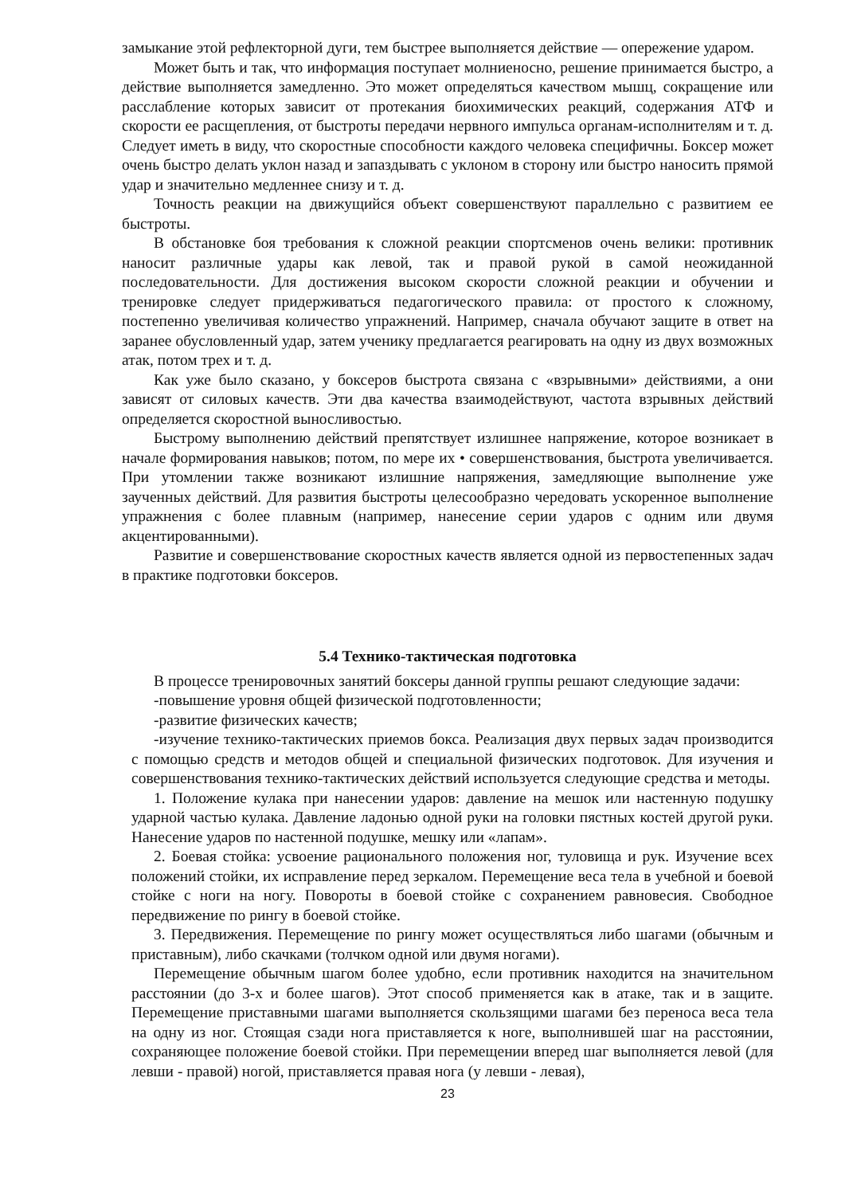замыкание этой рефлекторной дуги, тем быстрее выполняется действие — опережение ударом.
Может быть и так, что информация поступает молниеносно, решение принимается быстро, а действие выполняется замедленно. Это может определяться качеством мышц, сокращение или расслабление которых зависит от протекания биохимических реакций, содержания АТФ и скорости ее расщепления, от быстроты передачи нервного импульса органам-исполнителям и т. д. Следует иметь в виду, что скоростные способности каждого человека специфичны. Боксер может очень быстро делать уклон назад и запаздывать с уклоном в сторону или быстро наносить прямой удар и значительно медленнее снизу и т. д.
Точность реакции на движущийся объект совершенствуют параллельно с развитием ее быстроты.
В обстановке боя требования к сложной реакции спортсменов очень велики: противник наносит различные удары как левой, так и правой рукой в самой неожиданной последовательности. Для достижения высоком скорости сложной реакции и обучении и тренировке следует придерживаться педагогического правила: от простого к сложному, постепенно увеличивая количество упражнений. Например, сначала обучают защите в ответ на заранее обусловленный удар, затем ученику предлагается реагировать на одну из двух возможных атак, потом трех и т. д.
Как уже было сказано, у боксеров быстрота связана с «взрывными» действиями, а они зависят от силовых качеств. Эти два качества взаимодействуют, частота взрывных действий определяется скоростной выносливостью.
Быстрому выполнению действий препятствует излишнее напряжение, которое возникает в начале формирования навыков; потом, по мере их • совершенствования, быстрота увеличивается. При утомлении также возникают излишние напряжения, замедляющие выполнение уже заученных действий. Для развития быстроты целесообразно чередовать ускоренное выполнение упражнения с более плавным (например, нанесение серии ударов с одним или двумя акцентированными).
Развитие и совершенствование скоростных качеств является одной из первостепенных задач в практике подготовки боксеров.
5.4 Технико-тактическая подготовка
В процессе тренировочных занятий боксеры данной группы решают следующие задачи:
-повышение уровня общей физической подготовленности;
-развитие физических качеств;
-изучение технико-тактических приемов бокса. Реализация двух первых задач производится с помощью средств и методов общей и специальной физических подготовок. Для изучения и совершенствования технико-тактических действий используется следующие средства и методы.
1. Положение кулака при нанесении ударов: давление на мешок или настенную подушку ударной частью кулака. Давление ладонью одной руки на головки пястных костей другой руки. Нанесение ударов по настенной подушке, мешку или «лапам».
2. Боевая стойка: усвоение рационального положения ног, туловища и рук. Изучение всех положений стойки, их исправление перед зеркалом. Перемещение веса тела в учебной и боевой стойке с ноги на ногу. Повороты в боевой стойке с сохранением равновесия. Свободное передвижение по рингу в боевой стойке.
3. Передвижения. Перемещение по рингу может осуществляться либо шагами (обычным и приставным), либо скачками (толчком одной или двумя ногами).
Перемещение обычным шагом более удобно, если противник находится на значительном расстоянии (до 3-х и более шагов). Этот способ применяется как в атаке, так и в защите. Перемещение приставными шагами выполняется скользящими шагами без переноса веса тела на одну из ног. Стоящая сзади нога приставляется к ноге, выполнившей шаг на расстоянии, сохраняющее положение боевой стойки. При перемещении вперед шаг выполняется левой (для левши - правой) ногой, приставляется правая нога (у левши - левая),
23